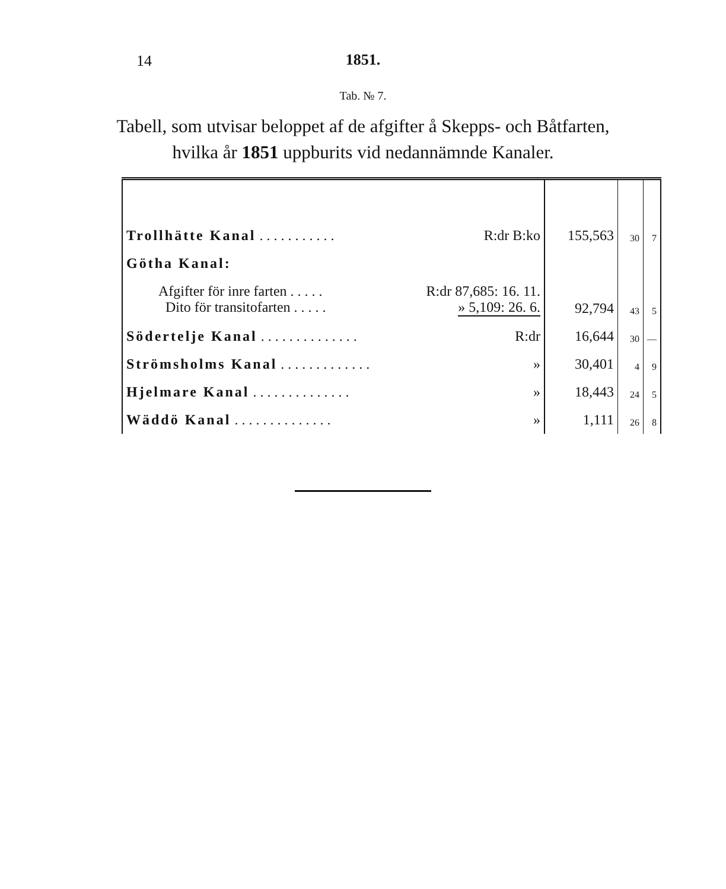14
1851.
Tab. № 7.
Tabell, som utvisar beloppet af de afgifter å Skepps- och Båtfarten,
hvilka år 1851 uppburits vid nedannämnde Kanaler.
| Trollhätte Kanal . . . . . . . . . . . R:dr B:ko | 155,563 | 30 | 7 |
| Götha Kanal: | | | |
| Afgifter för inre farten . . . . . R:dr 87,685: 16. 11. Dito för transitofarten . . . . . » 5,109: 26. 6. | 92,794 | 43 | 5 |
| Södertelje Kanal . . . . . . . . . . . . . . R:dr | 16,644 | 30 | — |
| Strömsholms Kanal . . . . . . . . . . . . . » | 30,401 | 4 | 9 |
| Hjelmare Kanal . . . . . . . . . . . . . . » | 18,443 | 24 | 5 |
| Wäddö Kanal . . . . . . . . . . . . . . » | 1,111 | 26 | 8 |